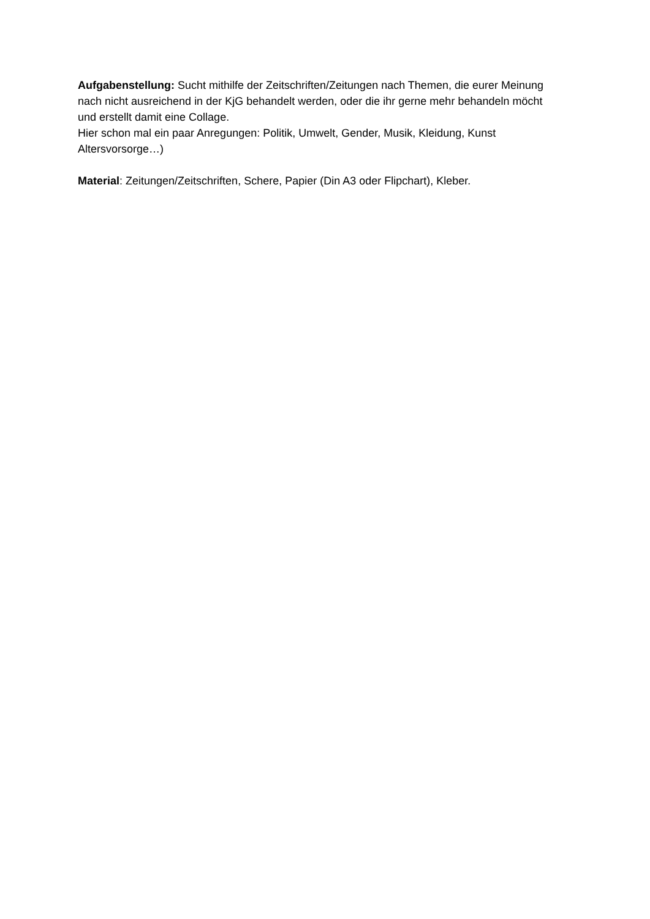Aufgabenstellung: Sucht mithilfe der Zeitschriften/Zeitungen nach Themen, die eurer Meinung nach nicht ausreichend in der KjG behandelt werden, oder die ihr gerne mehr behandeln möcht und erstellt damit eine Collage.
Hier schon mal ein paar Anregungen: Politik, Umwelt, Gender, Musik, Kleidung, Kunst Altersvorsorge…)
Material: Zeitungen/Zeitschriften, Schere, Papier (Din A3 oder Flipchart), Kleber.